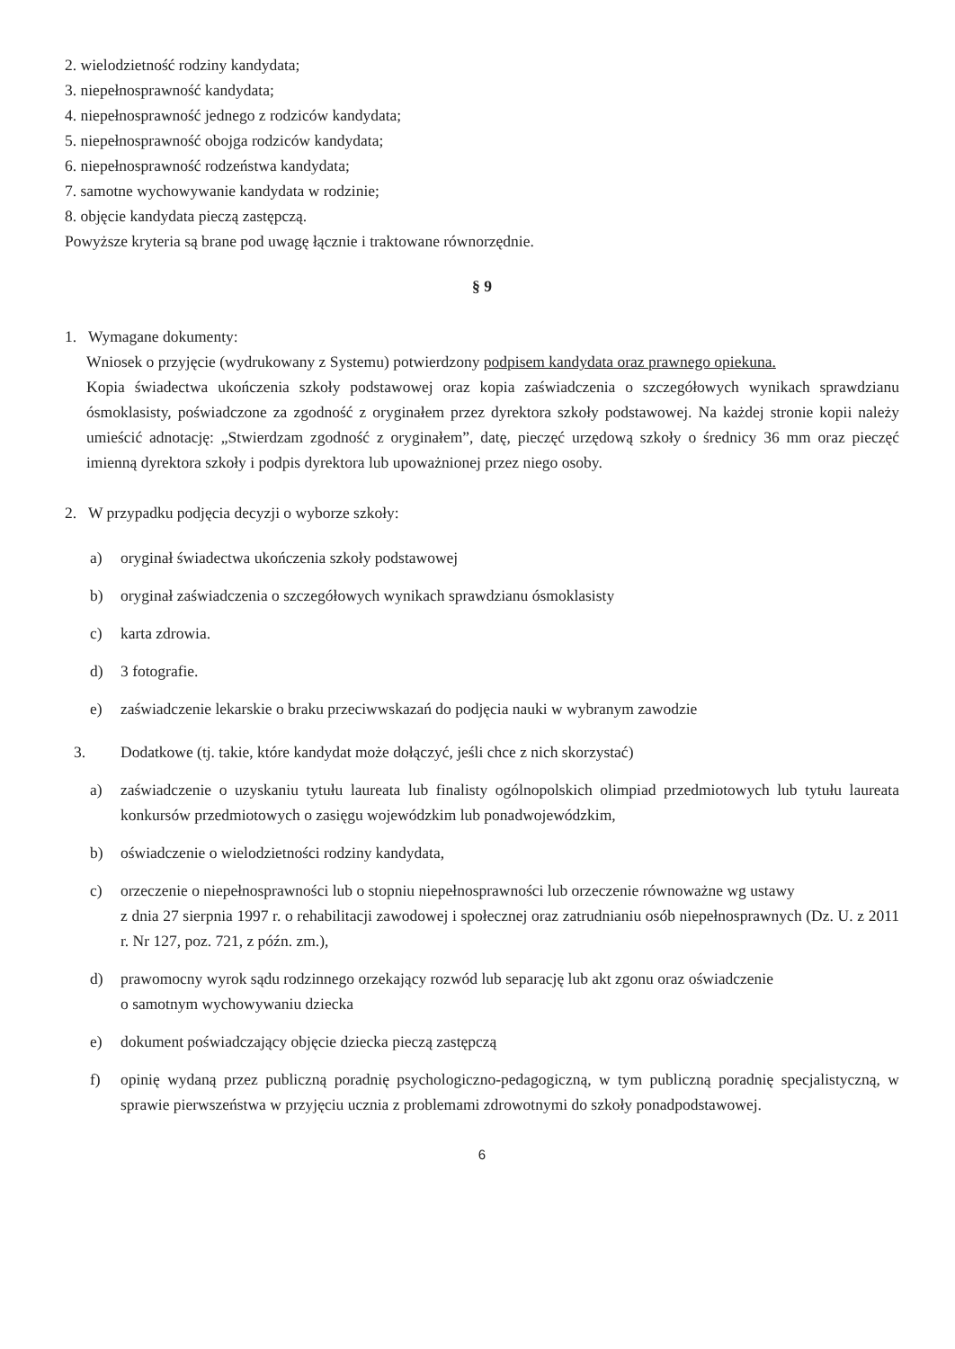2. wielodzietność rodziny kandydata;
3. niepełnosprawność kandydata;
4. niepełnosprawność jednego z rodziców kandydata;
5. niepełnosprawność obojga rodziców kandydata;
6. niepełnosprawność rodzeństwa kandydata;
7. samotne wychowywanie kandydata w rodzinie;
8. objęcie kandydata pieczą zastępczą.
Powyższe kryteria są brane pod uwagę łącznie i traktowane równorzędnie.
§ 9
1. Wymagane dokumenty:
Wniosek o przyjęcie (wydrukowany z Systemu) potwierdzony podpisem kandydata oraz prawnego opiekuna.
Kopia świadectwa ukończenia szkoły podstawowej oraz kopia zaświadczenia o szczegółowych wynikach sprawdzianu ósmoklasisty, poświadczone za zgodność z oryginałem przez dyrektora szkoły podstawowej. Na każdej stronie kopii należy umieścić adnotację: „Stwierdzam zgodność z oryginałem”, datę, pieczęć urzędową szkoły o średnicy 36 mm oraz pieczęć imienną dyrektora szkoły i podpis dyrektora lub upoważnionej przez niego osoby.
2. W przypadku podjęcia decyzji o wyborze szkoły:
a) oryginał świadectwa ukończenia szkoły podstawowej
b) oryginał zaświadczenia o szczegółowych wynikach sprawdzianu ósmoklasisty
c) karta zdrowia.
d) 3 fotografie.
e) zaświadczenie lekarskie o braku przeciwwskazań do podjęcia nauki w wybranym zawodzie
3. Dodatkowe (tj. takie, które kandydat może dołączyć, jeśli chce z nich skorzystać)
a) zaświadczenie o uzyskaniu tytułu laureata lub finalisty ogólnopolskich olimpiad przedmiotowych lub tytułu laureata konkursów przedmiotowych o zasięgu wojewódzkim lub ponadwojewódzkim,
b) oświadczenie o wielodzietności rodziny kandydata,
c) orzeczenie o niepełnosprawności lub o stopniu niepełnosprawności lub orzeczenie równoważne wg ustawy
z dnia 27 sierpnia 1997 r. o rehabilitacji zawodowej i społecznej oraz zatrudnianiu osób niepełnosprawnych (Dz. U. z 2011 r. Nr 127, poz. 721, z późn. zm.),
d) prawomocny wyrok sądu rodzinnego orzekający rozwód lub separację lub akt zgonu oraz oświadczenie
o samotnym wychowywaniu dziecka
e) dokument poświadczający objęcie dziecka pieczą zastępczą
f) opinię wydaną przez publiczną poradnię psychologiczno-pedagogiczną, w tym publiczną poradnię specjalistyczną, w sprawie pierwszeństwa w przyjęciu ucznia z problemami zdrowotnymi do szkoły ponadpodstawowej.
6